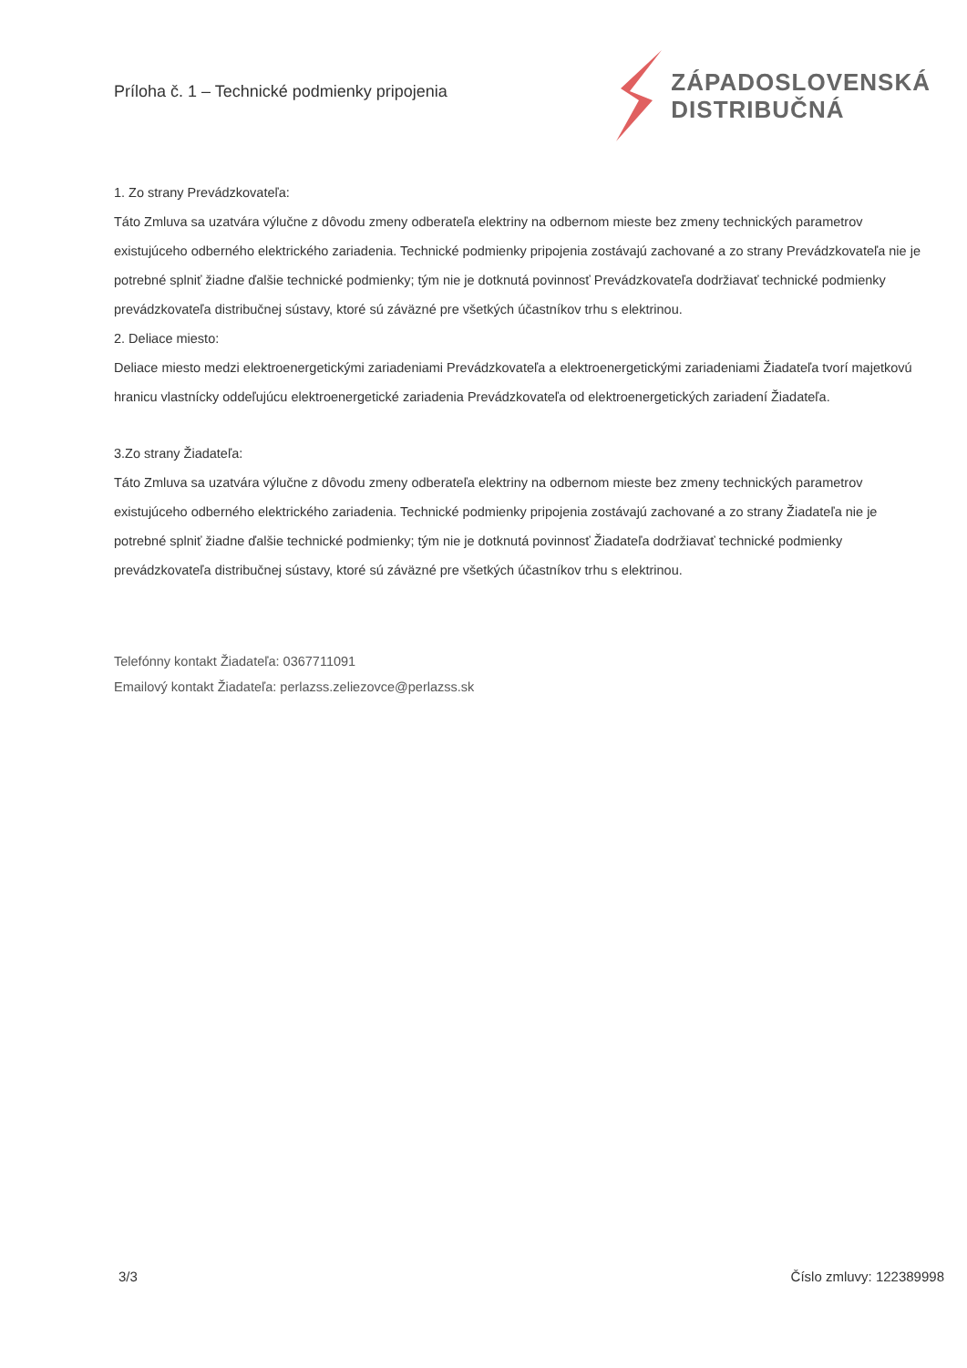Príloha č. 1 – Technické podmienky pripojenia
ZÁPADOSLOVENSKÁ
DISTRIBUČNÁ
1. Zo strany Prevádzkovateľa:
Táto Zmluva sa uzatvára výlučne z dôvodu zmeny odberateľa elektriny na odbernom mieste bez zmeny technických parametrov existujúceho odberného elektrického zariadenia. Technické podmienky pripojenia zostávajú zachované a zo strany Prevádzkovateľa nie je potrebné splniť žiadne ďalšie technické podmienky; tým nie je dotknutá povinnosť Prevádzkovateľa dodržiavať technické podmienky prevádzkovateľa distribučnej sústavy, ktoré sú záväzné pre všetkých účastníkov trhu s elektrinou.
2. Deliace miesto:
Deliace miesto medzi elektroenergetickými zariadeniami Prevádzkovateľa a elektroenergetickými zariadeniami Žiadateľa tvorí majetkovú hranicu vlastnícky oddeľujúcu elektroenergetické zariadenia Prevádzkovateľa od elektroenergetických zariadení Žiadateľa.
3.Zo strany Žiadateľa:
Táto Zmluva sa uzatvára výlučne z dôvodu zmeny odberateľa elektriny na odbernom mieste bez zmeny technických parametrov existujúceho odberného elektrického zariadenia. Technické podmienky pripojenia zostávajú zachované a zo strany Žiadateľa nie je potrebné splniť žiadne ďalšie technické podmienky; tým nie je dotknutá povinnosť Žiadateľa dodržiavať technické podmienky prevádzkovateľa distribučnej sústavy, ktoré sú záväzné pre všetkých účastníkov trhu s elektrinou.
Telefónny kontakt Žiadateľa: 0367711091
Emailový kontakt Žiadateľa: perlazss.zeliezovce@perlazss.sk
3/3 Číslo zmluvy: 122389998